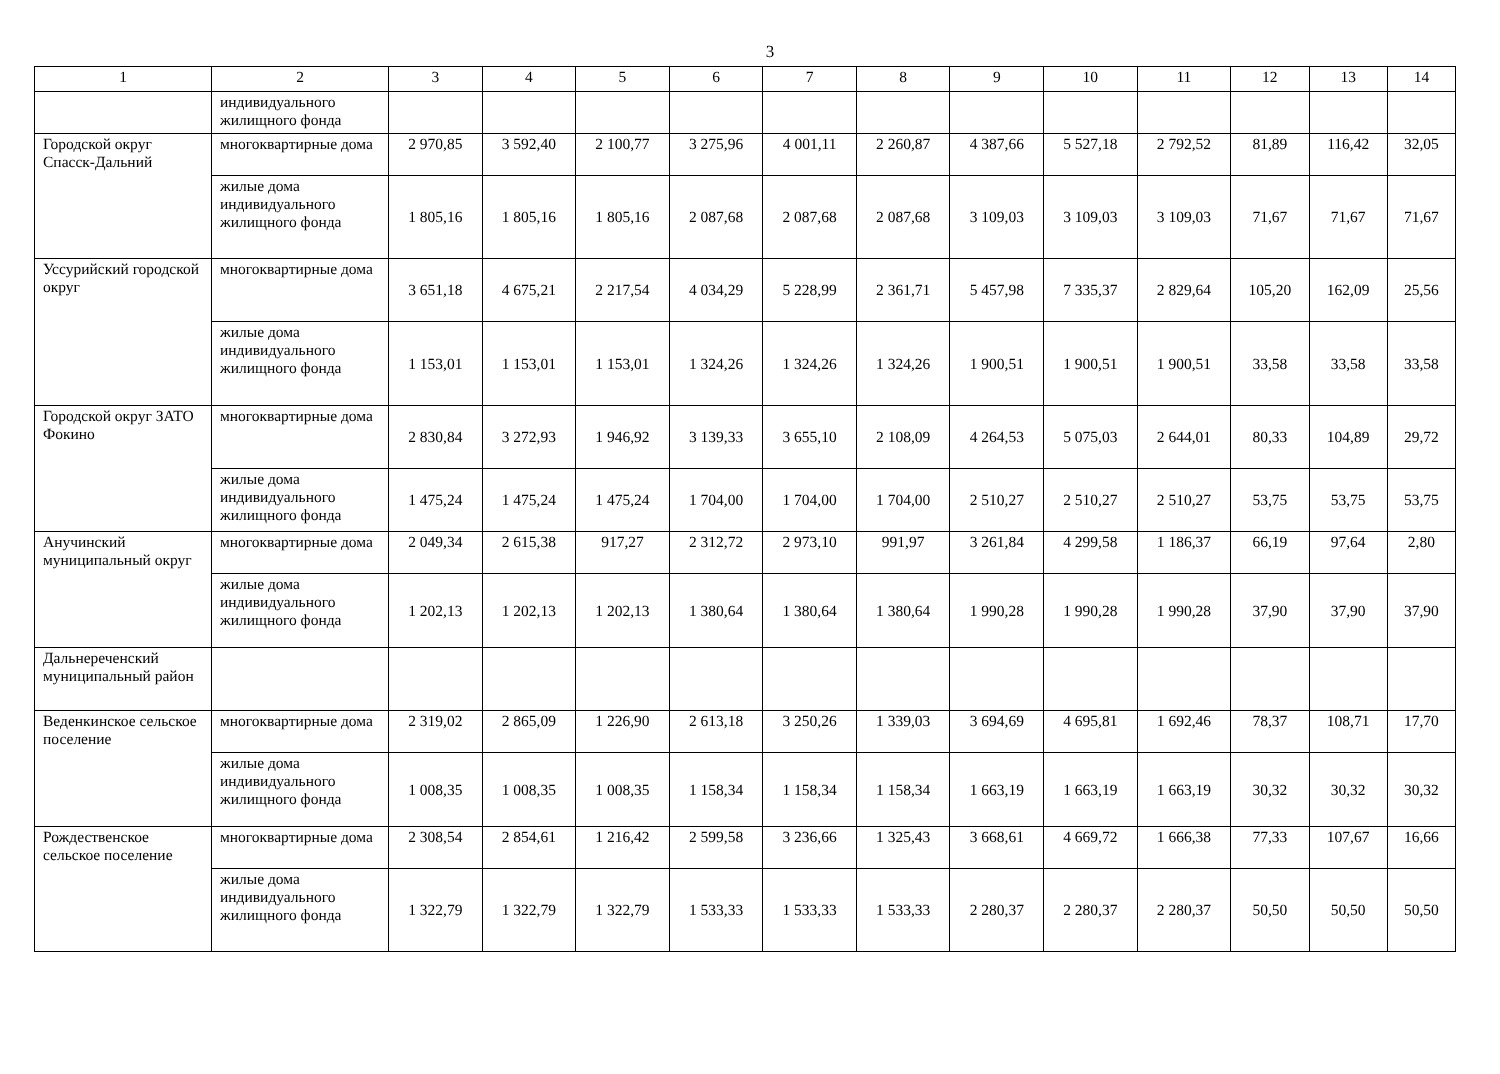3
| 1 | 2 | 3 | 4 | 5 | 6 | 7 | 8 | 9 | 10 | 11 | 12 | 13 | 14 |
| --- | --- | --- | --- | --- | --- | --- | --- | --- | --- | --- | --- | --- | --- |
| | индивидуального жилищного фонда | | | | | | | | | | | | |
| Городской округ Спасск-Дальний | многоквартирные дома | 2 970,85 | 3 592,40 | 2 100,77 | 3 275,96 | 4 001,11 | 2 260,87 | 4 387,66 | 5 527,18 | 2 792,52 | 81,89 | 116,42 | 32,05 |
| | жилые дома индивидуального жилищного фонда | 1 805,16 | 1 805,16 | 1 805,16 | 2 087,68 | 2 087,68 | 2 087,68 | 3 109,03 | 3 109,03 | 3 109,03 | 71,67 | 71,67 | 71,67 |
| Уссурийский городской округ | многоквартирные дома | 3 651,18 | 4 675,21 | 2 217,54 | 4 034,29 | 5 228,99 | 2 361,71 | 5 457,98 | 7 335,37 | 2 829,64 | 105,20 | 162,09 | 25,56 |
| | жилые дома индивидуального жилищного фонда | 1 153,01 | 1 153,01 | 1 153,01 | 1 324,26 | 1 324,26 | 1 324,26 | 1 900,51 | 1 900,51 | 1 900,51 | 33,58 | 33,58 | 33,58 |
| Городской округ ЗАТО Фокино | многоквартирные дома | 2 830,84 | 3 272,93 | 1 946,92 | 3 139,33 | 3 655,10 | 2 108,09 | 4 264,53 | 5 075,03 | 2 644,01 | 80,33 | 104,89 | 29,72 |
| | жилые дома индивидуального жилищного фонда | 1 475,24 | 1 475,24 | 1 475,24 | 1 704,00 | 1 704,00 | 1 704,00 | 2 510,27 | 2 510,27 | 2 510,27 | 53,75 | 53,75 | 53,75 |
| Анучинский муниципальный округ | многоквартирные дома | 2 049,34 | 2 615,38 | 917,27 | 2 312,72 | 2 973,10 | 991,97 | 3 261,84 | 4 299,58 | 1 186,37 | 66,19 | 97,64 | 2,80 |
| | жилые дома индивидуального жилищного фонда | 1 202,13 | 1 202,13 | 1 202,13 | 1 380,64 | 1 380,64 | 1 380,64 | 1 990,28 | 1 990,28 | 1 990,28 | 37,90 | 37,90 | 37,90 |
| Дальнереченский муниципальный район | | | | | | | | | | | | | |
| Веденкинское сельское поселение | многоквартирные дома | 2 319,02 | 2 865,09 | 1 226,90 | 2 613,18 | 3 250,26 | 1 339,03 | 3 694,69 | 4 695,81 | 1 692,46 | 78,37 | 108,71 | 17,70 |
| | жилые дома индивидуального жилищного фонда | 1 008,35 | 1 008,35 | 1 008,35 | 1 158,34 | 1 158,34 | 1 158,34 | 1 663,19 | 1 663,19 | 1 663,19 | 30,32 | 30,32 | 30,32 |
| Рождественское сельское поселение | многоквартирные дома | 2 308,54 | 2 854,61 | 1 216,42 | 2 599,58 | 3 236,66 | 1 325,43 | 3 668,61 | 4 669,72 | 1 666,38 | 77,33 | 107,67 | 16,66 |
| | жилые дома индивидуального жилищного фонда | 1 322,79 | 1 322,79 | 1 322,79 | 1 533,33 | 1 533,33 | 1 533,33 | 2 280,37 | 2 280,37 | 2 280,37 | 50,50 | 50,50 | 50,50 |